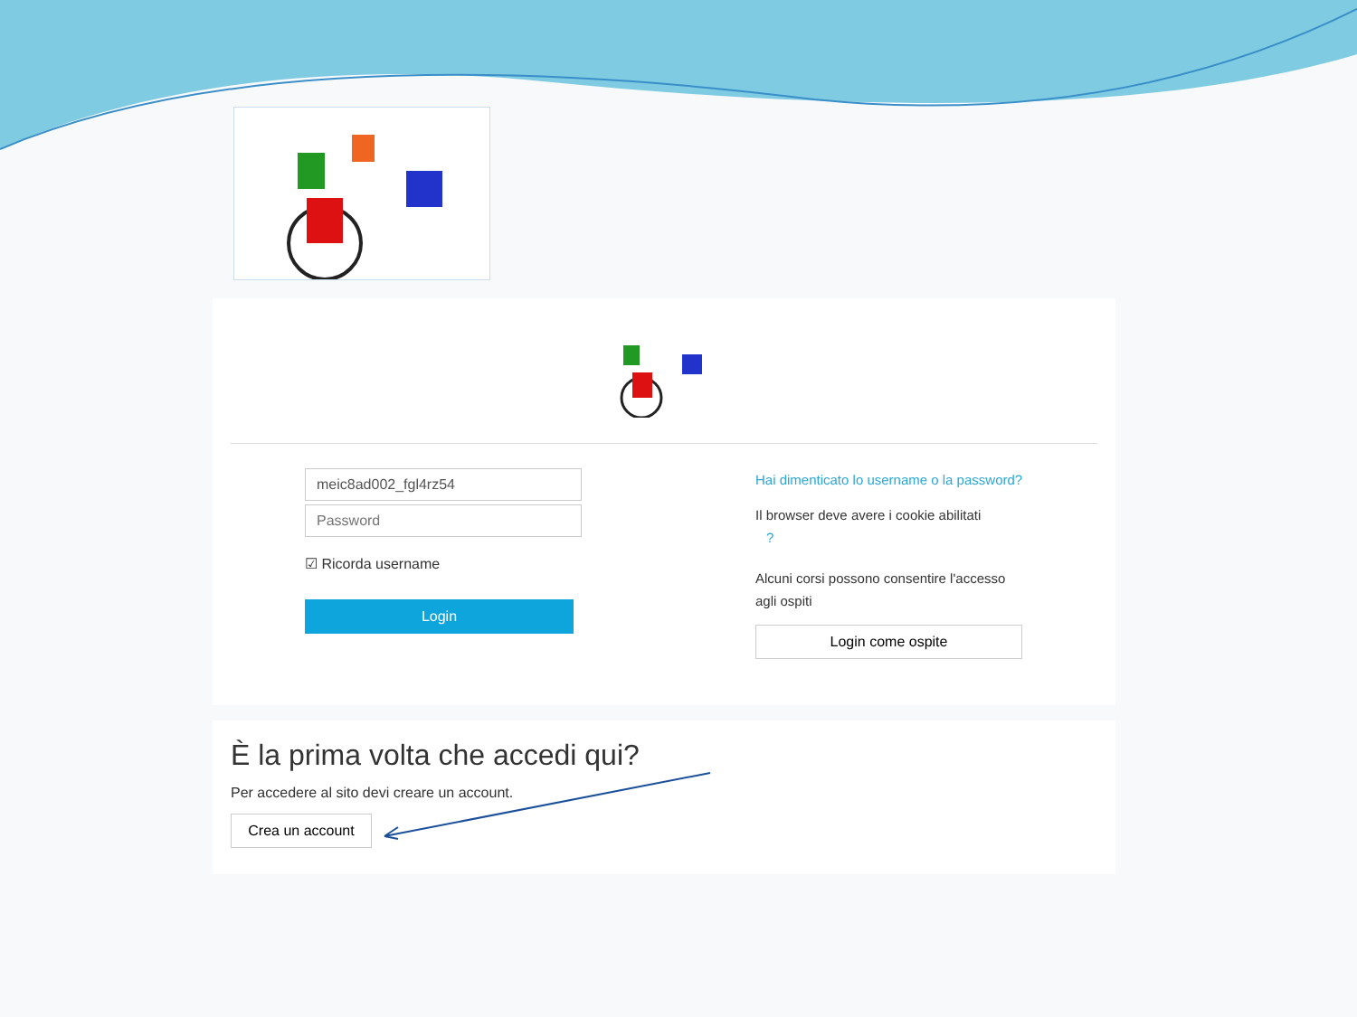☑ Ricorda username
Login
Hai dimenticato lo username o la password?
Il browser deve avere i cookie abilitati
?
Alcuni corsi possono consentire l'accesso agli ospiti
Login come ospite
È la prima volta che accedi qui?
Per accedere al sito devi creare un account.
Crea un account